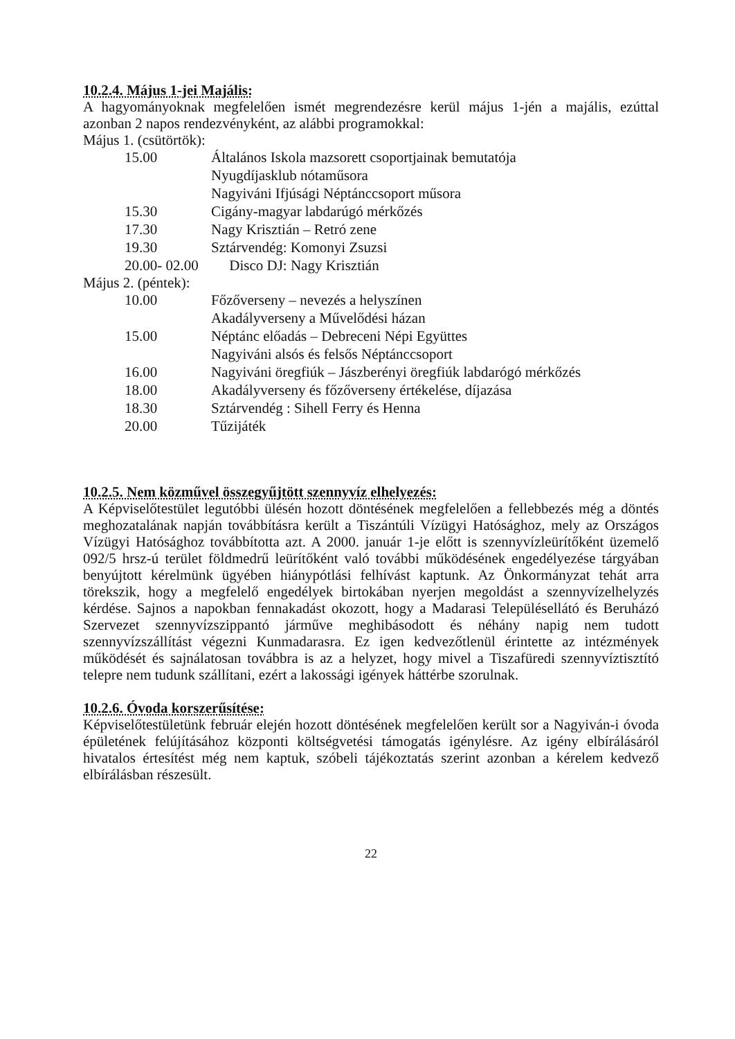10.2.4. Május 1-jei Majális:
A hagyományoknak megfelelően ismét megrendezésre kerül május 1-jén a majális, ezúttal azonban 2 napos rendezvényként, az alábbi programokkal:
Május 1. (csütörtök):
| 15.00 | Általános Iskola mazsorett csoportjainak bemutatója |
| | Nyugdíjasklub nótaműsora |
| | Nagyiváni Ifjúsági Néptánccsoport műsora |
| 15.30 | Cigány-magyar labdarúgó mérkőzés |
| 17.30 | Nagy Krisztián – Retró zene |
| 19.30 | Sztárvendég: Komonyi Zsuzsi |
| 20.00- 02.00 | Disco DJ: Nagy Krisztián |
Május 2. (péntek):
| 10.00 | Főzőverseny – nevezés a helyszínen |
| | Akadályverseny a Művelődési házan |
| 15.00 | Néptánc előadás – Debreceni Népi Együttes |
| | Nagyiváni alsós és felsős Néptánccsoport |
| 16.00 | Nagyiváni öregfiúk – Jászberényi öregfiúk labdarógó mérkőzés |
| 18.00 | Akadályverseny és főzőverseny értékelése, díjazása |
| 18.30 | Sztárvendég : Sihell Ferry és Henna |
| 20.00 | Tűzijáték |
10.2.5. Nem közművel összegyűjtött szennyvíz elhelyezés:
A Képviselőtestület legutóbbi ülésén hozott döntésének megfelelően a fellebbezés még a döntés meghozatalának napján továbbításra került a Tiszántúli Vízügyi Hatósághoz, mely az Országos Vízügyi Hatósághoz továbbította azt. A 2000. január 1-je előtt is szennyvízleürítőként üzemelő 092/5 hrsz-ú terület földmedrű leürítőként való további működésének engedélyezése tárgyában benyújtott kérelmünk ügyében hiánypótlási felhívást kaptunk. Az Önkormányzat tehát arra törekszik, hogy a megfelelő engedélyek birtokában nyerjen megoldást a szennyvízelhelyzés kérdése. Sajnos a napokban fennakadást okozott, hogy a Madarasi Településellátó és Beruházó Szervezet szennyvízszippantó járműve meghibásodott és néhány napig nem tudott szennyvízszállítást végezni Kunmadarasra. Ez igen kedvezőtlenül érintette az intézmények működését és sajnálatosan továbbra is az a helyzet, hogy mivel a Tiszafüredi szennyvíztisztító telepre nem tudunk szállítani, ezért a lakossági igények háttérbe szorulnak.
10.2.6. Óvoda korszerűsítése:
Képviselőtestületünk február elején hozott döntésének megfelelően került sor a Nagyiván-i óvoda épületének felújításához központi költségvetési támogatás igénylésre. Az igény elbírálásáról hivatalos értesítést még nem kaptuk, szóbeli tájékoztatás szerint azonban a kérelem kedvező elbírálásban részesült.
22